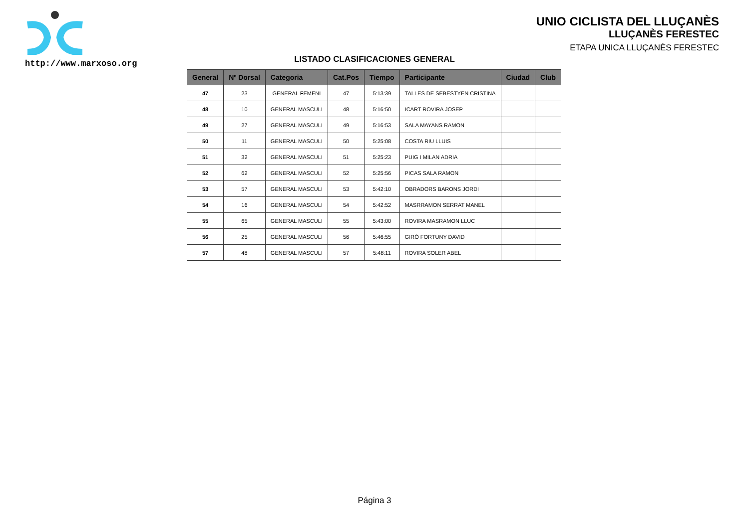http://www.marxoso.org
UNIO CICLISTA DEL LLUÇANÈS
LLUÇANÈS FERESTEC
ETAPA UNICA LLUÇANÈS FERESTEC
LISTADO CLASIFICACIONES GENERAL
| General | Nº Dorsal | Categoria | Cat.Pos | Tiempo | Participante | Ciudad | Club |
| --- | --- | --- | --- | --- | --- | --- | --- |
| 47 | 23 | GENERAL FEMENI | 47 | 5:13:39 | TALLES DE SEBESTYEN CRISTINA | | |
| 48 | 10 | GENERAL MASCULI | 48 | 5:16:50 | ICART ROVIRA JOSEP | | |
| 49 | 27 | GENERAL MASCULI | 49 | 5:16:53 | SALA MAYANS RAMON | | |
| 50 | 11 | GENERAL MASCULI | 50 | 5:25:08 | COSTA RIU LLUIS | | |
| 51 | 32 | GENERAL MASCULI | 51 | 5:25:23 | PUIG I MILAN ADRIA | | |
| 52 | 62 | GENERAL MASCULI | 52 | 5:25:56 | PICAS SALA RAMON | | |
| 53 | 57 | GENERAL MASCULI | 53 | 5:42:10 | OBRADORS BARONS JORDI | | |
| 54 | 16 | GENERAL MASCULI | 54 | 5:42:52 | MASRRAMON SERRAT MANEL | | |
| 55 | 65 | GENERAL MASCULI | 55 | 5:43:00 | ROVIRA MASRAMON LLUC | | |
| 56 | 25 | GENERAL MASCULI | 56 | 5:46:55 | GIRÓ FORTUNY DAVID | | |
| 57 | 48 | GENERAL MASCULI | 57 | 5:48:11 | ROVIRA SOLER ABEL | | |
Página 3